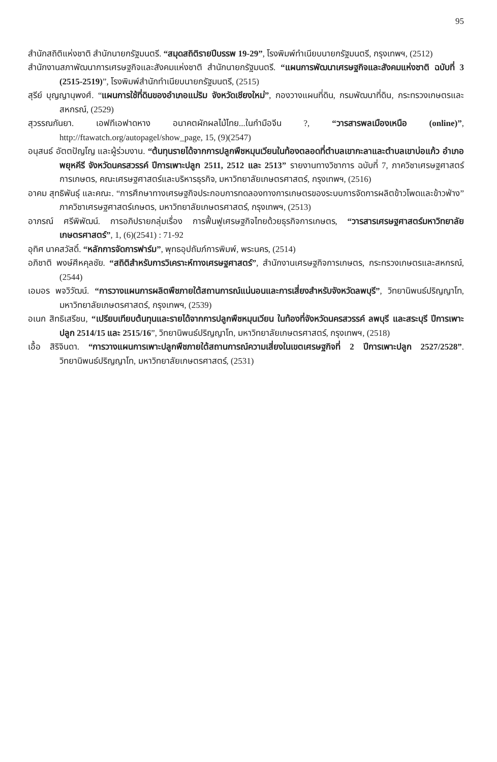95
สำนักสถิติแห่งชาติ สำนักนายกรัฐมนตรี. “สมุดสถิติรายปีบรรพ 19-29”, โรงพิมพ์ทำเนียบนายกรัฐมนตรี, กรุงเทพฯ, (2512)
สำนักงานสภาพัฒนาการเศรษฐกิจและสังคมแห่งชาติ สำนักนายกรัฐมนตรี. “แผนการพัฒนาเศรษฐกิจและสังคมแห่งชาติ ฉบับที่ 3 (2515-2519)”, โรงพิมพ์สำนักทำเนียบนายกรัฐมนตรี, (2515)
สุรีย์ บุญญานุพงศ์. “แผนการใช้ที่ดินของอำเภอแม่ริม จังหวัดเชียงใหม่”, กองวางแผนที่ดิน, กรมพัฒนาที่ดิน, กระทรวงเกษตรและสหกรณ์, (2529)
สุวรรณกันยา. เอฟทีเอฟาดหาง อนาคตผักผลไม้ไทย...ในกำมือจีน ?, “วารสารพลเมืองเหนือ (online)”, http://ftawatch.org/autopagel/show_page, 15, (9)(2547)
อนุสนธ์ อัตตปัญโญ และผู้ร่วมงาน. “ต้นทุนรายได้จากการปลูกพืชหมุนเวียนในท้องตลอดที่ตำบลเขากะลาและตำบลเขาบ่อแก้ว อำเภอพยุหคีรี จังหวัดนครสวรรค์ ปีการเพาะปลูก 2511, 2512 และ 2513” รายงานทางวิชาการ ฉบับที่ 7, ภาควิชาเศรษฐศาสตร์การเกษตร, คณะเศรษฐศาสตร์และบริหารธุรกิจ, มหาวิทยาลัยเกษตรศาสตร์, กรุงเทพฯ, (2516)
อาคม สุทธิพันธุ์ และคณะ. “การศึกษาทางเศรษฐกิจประกอบการทดลองทางการเกษตรของระบบการจัดการผลิตข้าวโพดและข้าวฟ่าง” ภาควิชาเศรษฐศาสตร์เกษตร, มหาวิทยาลัยเกษตรศาสตร์, กรุงเทพฯ, (2513)
อาภรณ์ ศรีพิพัฒน์. การอภิปรายกลุ่มเรื่อง การฟื้นฟูเศรษฐกิจไทยด้วยธุรกิจการเกษตร, “วารสารเศรษฐศาสตร์มหาวิทยาลัยเกษตรศาสตร์”, 1, (6)(2541) : 71-92
อุทิศ นาคสวัสดิ์. “หลักการจัดการฟาร์ม”, พุทธอุปถัมภ์การพิมพ์, พระนคร, (2514)
อภิชาติ พงษ์ศีหคุลชัย. “สถิติสำหรับการวิเคราะห์ทางเศรษฐศาสตร์”, สำนักงานเศรษฐกิจการเกษตร, กระทรวงเกษตรและสหกรณ์, (2544)
เอมอร พจวิวัฒน์. “การวางแผนการผลิตพืชภายใต้สถานการณ์แน่นอนและการเสี่ยงสำหรับจังหวัดลพบุรี”, วิทยานิพนธ์ปริญญาโท, มหาวิทยาลัยเกษตรศาสตร์, กรุงเทพฯ, (2539)
อเนก สิทธิเสรีชน, “เปรียบเทียบต้นทุนและรายได้จากการปลูกพืชหมุนเวียน ในท้องที่จังหวัดนครสวรรค์ ลพบุรี และสระบุรี ปีการเพาะปลูก 2514/15 และ 2515/16”, วิทยานิพนธ์ปริญญาโท, มหาวิทยาลัยเกษตรศาสตร์, กรุงเทพฯ, (2518)
เอื้อ สิริจินดา. “การวางแผนการเพาะปลูกพืชภายใต้สถานการณ์ความเสี่ยงในเขตเศรษฐกิจที่ 2 ปีการเพาะปลูก 2527/2528”. วิทยานิพนธ์ปริญญาโท, มหาวิทยาลัยเกษตรศาสตร์, (2531)